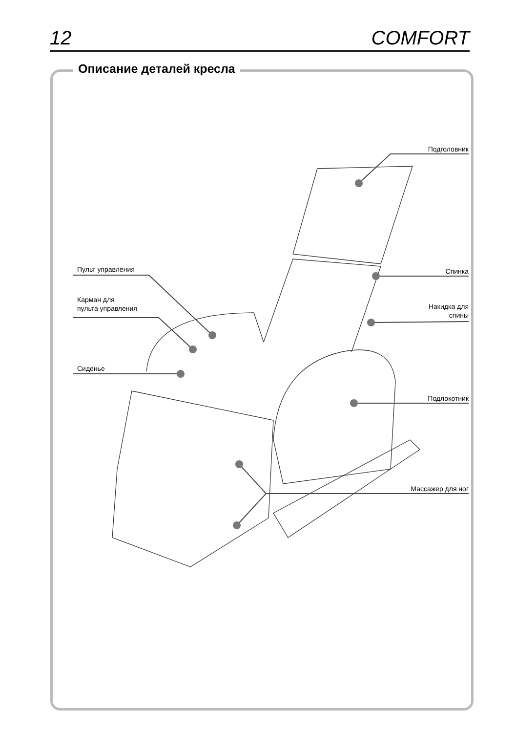12 COMFORT
Описание деталей кресла
Подголовник
Спинка
Накидка для
спины
Подлокотник
Массажер для ног
Пульт управления
Карман для
пульта управления
Сиденье